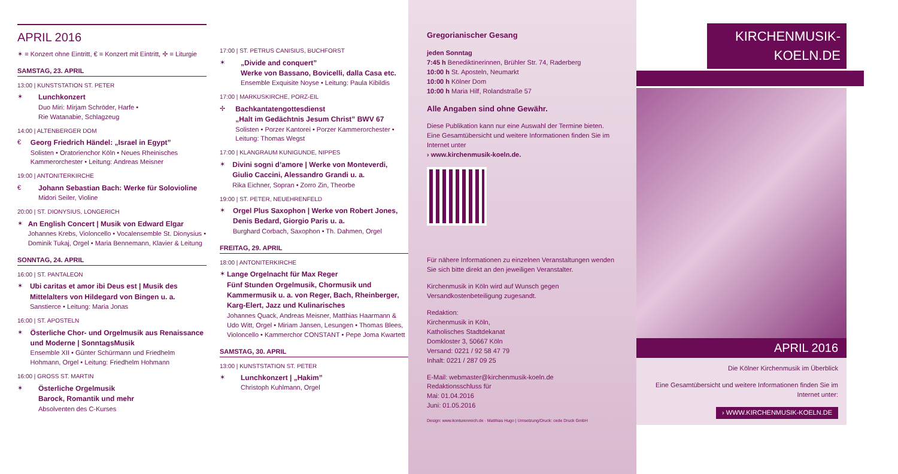APRIL 2016
✶ = Konzert ohne Eintritt, € = Konzert mit Eintritt, ✢ = Liturgie
SAMSTAG, 23. APRIL
13:00 | KUNSTSTATION ST. PETER
✶ Lunchkonzert
Duo Miri: Mirjam Schröder, Harfe •
Rie Watanabie, Schlagzeug
14:00 | ALTENBERGER DOM
€ Georg Friedrich Händel: „Israel in Egypt”
Solisten • Oratorienchor Köln • Neues Rheinisches Kammerorchester • Leitung: Andreas Meisner
19:00 | ANTONITERKIRCHE
€ Johann Sebastian Bach: Werke für Solovioline
Midori Seiler, Violine
20:00 | ST. DIONYSIUS, LONGERICH
✶ An English Concert | Musik von Edward Elgar
Johannes Krebs, Violoncello • Vocalensemble St. Dionysius • Dominik Tukaj, Orgel • Maria Bennemann, Klavier & Leitung
SONNTAG, 24. APRIL
16:00 | ST. PANTALEON
✶ Ubi caritas et amor ibi Deus est | Musik des Mittelalters von Hildegard von Bingen u. a.
Sanstierce • Leitung: Maria Jonas
16:00 | ST. APOSTELN
✶ Österliche Chor- und Orgelmusik aus Renaissance und Moderne | SonntagsMusik
Ensemble XII • Günter Schürmann und Friedhelm Hohmann, Orgel • Leitung: Friedhelm Hohmann
16:00 | GROSS ST. MARTIN
✶ Österliche Orgelmusik
Barock, Romantik und mehr
Absolventen des C-Kurses
17:00 | ST. PETRUS CANISIUS, BUCHFORST
✶ „Divide and conquert”
Werke von Bassano, Bovicelli, dalla Casa etc.
Ensemble Exquisite Noyse • Leitung: Paula Kibildis
17:00 | MARKUSKIRCHE, PORZ-EIL
✢ Bachkantatengottesdienst
„Halt im Gedächtnis Jesum Christ” BWV 67
Solisten • Porzer Kantorei • Porzer Kammerorchester • Leitung: Thomas Wegst
17:00 | KLANGRAUM KUNIGUNDE, NIPPES
✶ Divini sogni d’amore | Werke von Monteverdi, Giulio Caccini, Alessandro Grandi u. a.
Rika Eichner, Sopran • Zorro Zin, Theorbe
19:00 | ST. PETER, NEUEHRENFELD
✶ Orgel Plus Saxophon | Werke von Robert Jones, Denis Bedard, Giorgio Paris u. a.
Burghard Corbach, Saxophon • Th. Dahmen, Orgel
FREITAG, 29. APRIL
18:00 | ANTONITERKIRCHE
✶ Lange Orgelnacht für Max Reger
Fünf Stunden Orgelmusik, Chormusik und Kammermusik u. a. von Reger, Bach, Rheinberger, Karg-Elert, Jazz und Kulinarisches
Johannes Quack, Andreas Meisner, Matthias Haarmann & Udo Witt, Orgel • Miriam Jansen, Lesungen • Thomas Blees, Violoncello • Kammerchor CONSTANT • Pepe Joma Kwartett
SAMSTAG, 30. APRIL
13:00 | KUNSTSTATION ST. PETER
✶ Lunchkonzert | „Hakim”
Christoph Kuhlmann, Orgel
Gregorianischer Gesang
jeden Sonntag
7:45 h Benediktinerinnen, Brühler Str. 74, Raderberg
10:00 h St. Aposteln, Neumarkt
10:00 h Kölner Dom
10:00 h Maria Hilf, Rolandstraße 57
Alle Angaben sind ohne Gewähr.
Diese Publikation kann nur eine Auswahl der Termine bieten. Eine Gesamtübersicht und weitere Informationen finden Sie im Internet unter
› www.kirchenmusik-koeln.de.
Für nähere Informationen zu einzelnen Veranstaltungen wenden Sie sich bitte direkt an den jeweiligen Veranstalter.
Kirchenmusik in Köln wird auf Wunsch gegen Versandkostenbeteiligung zugesandt.
Redaktion:
Kirchenmusik in Köln,
Katholisches Stadtdekanat
Domkloster 3, 50667 Köln
Versand: 0221 / 92 58 47 79
Inhalt: 0221 / 287 09 25
E-Mail: webmaster@kirchenmusik-koeln.de
Redaktionsschluss für
Mai: 01.04.2016
Juni: 01.05.2016
Design: www.konturenreich.de · Matthias Hugo | Umsetzung/Druck: cede Druck GmbH
KIRCHENMUSIK-
KOELN.DE
APRIL 2016
Die Kölner Kirchenmusik im Überblick
Eine Gesamtübersicht und weitere Informationen finden Sie im Internet unter:
› WWW.KIRCHENMUSIK-KOELN.DE